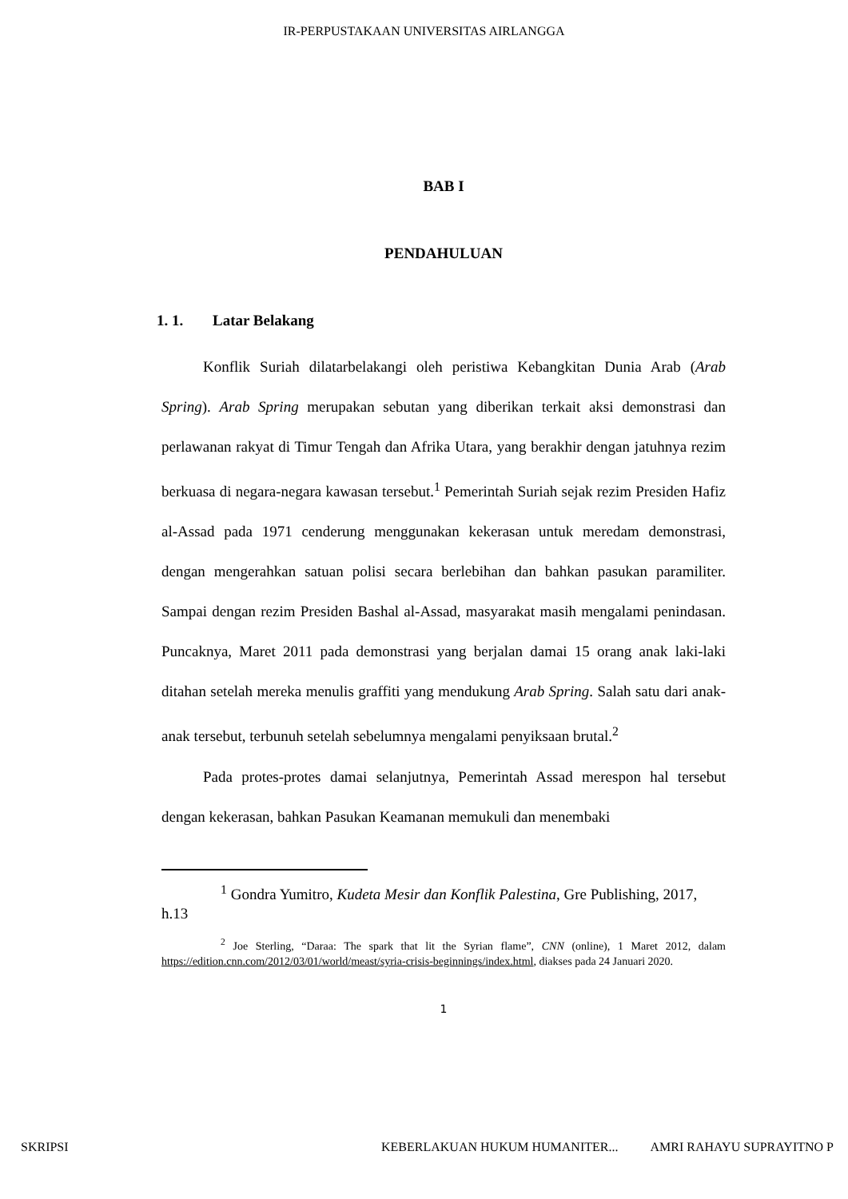IR-PERPUSTAKAAN UNIVERSITAS AIRLANGGA
BAB I
PENDAHULUAN
1. 1. Latar Belakang
Konflik Suriah dilatarbelakangi oleh peristiwa Kebangkitan Dunia Arab (Arab Spring). Arab Spring merupakan sebutan yang diberikan terkait aksi demonstrasi dan perlawanan rakyat di Timur Tengah dan Afrika Utara, yang berakhir dengan jatuhnya rezim berkuasa di negara-negara kawasan tersebut.<sup>1</sup> Pemerintah Suriah sejak rezim Presiden Hafiz al-Assad pada 1971 cenderung menggunakan kekerasan untuk meredam demonstrasi, dengan mengerahkan satuan polisi secara berlebihan dan bahkan pasukan paramiliter. Sampai dengan rezim Presiden Bashal al-Assad, masyarakat masih mengalami penindasan. Puncaknya, Maret 2011 pada demonstrasi yang berjalan damai 15 orang anak laki-laki ditahan setelah mereka menulis graffiti yang mendukung Arab Spring. Salah satu dari anak-anak tersebut, terbunuh setelah sebelumnya mengalami penyiksaan brutal.<sup>2</sup>
Pada protes-protes damai selanjutnya, Pemerintah Assad merespon hal tersebut dengan kekerasan, bahkan Pasukan Keamanan memukuli dan menembaki
<sup>1</sup> Gondra Yumitro, Kudeta Mesir dan Konflik Palestina, Gre Publishing, 2017, h.13
<sup>2</sup> Joe Sterling, “Daraa: The spark that lit the Syrian flame”, CNN (online), 1 Maret 2012, dalam https://edition.cnn.com/2012/03/01/world/meast/syria-crisis-beginnings/index.html, diakses pada 24 Januari 2020.
1
SKRIPSI KEBERLAKUAN HUKUM HUMANITER... AMRI RAHAYU SUPRAYITNO P